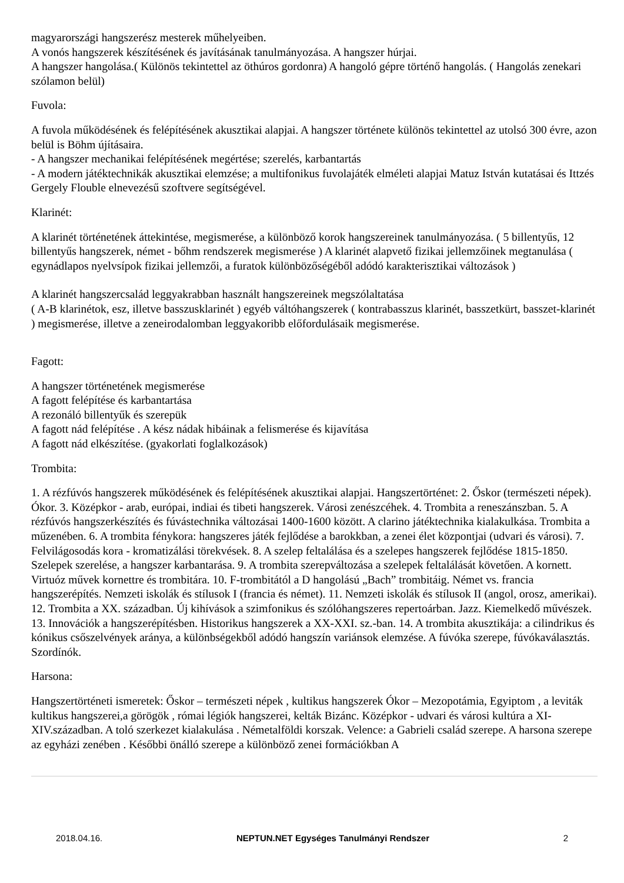magyarországi hangszerész mesterek műhelyeiben.
A vonós hangszerek készítésének és javításának tanulmányozása. A hangszer húrjai.
A hangszer hangolása.( Különös tekintettel az öthúros gordonra) A hangoló gépre történő hangolás. ( Hangolás zenekari szólamon belül)
Fuvola:
A fuvola működésének és felépítésének akusztikai alapjai. A hangszer története különös tekintettel az utolsó 300 évre, azon belül is Böhm újításaira.
- A hangszer mechanikai felépítésének megértése; szerelés, karbantartás
- A modern játéktechnikák akusztikai elemzése; a multifonikus fuvolajáték elméleti alapjai Matuz István kutatásai és Ittzés Gergely Flouble elnevezésű szoftvere segítségével.
Klarinét:
A klarinét történetének áttekintése, megismerése, a különböző korok hangszereinek tanulmányozása. ( 5 billentyűs, 12 billentyűs hangszerek, német - bőhm rendszerek megismerése ) A klarinét alapvető fizikai jellemzőinek megtanulása ( egynádlapos nyelvsípok fizikai jellemzői, a furatok különbözőségéből adódó karakterisztikai változások )
A klarinét hangszercsalád leggyakrabban használt hangszereinek megszólaltatása
( A-B klarinétok, esz, illetve basszusklarinét ) egyéb váltóhangszerek ( kontrabasszus klarinét, basszetkürt, basszet-klarinét ) megismerése, illetve a zeneirodalomban leggyakoribb előfordulásaik megismerése.
Fagott:
A hangszer történetének megismerése
A fagott felépítése és karbantartása
A rezonáló billentyűk és szerepük
A fagott nád felépítése . A kész nádak hibáinak a felismerése és kijavítása
A fagott nád elkészítése. (gyakorlati foglalkozások)
Trombita:
1. A rézfúvós hangszerek működésének és felépítésének akusztikai alapjai. Hangszertörténet: 2. Őskor (természeti népek). Ókor. 3. Középkor - arab, európai, indiai és tibeti hangszerek. Városi zenészcéhek. 4. Trombita a reneszánszban. 5. A rézfúvós hangszerkészítés és fúvástechnika változásai 1400-1600 között. A clarino játéktechnika kialakulkása. Trombita a műzenében. 6. A trombita fénykora: hangszeres játék fejlődése a barokkban, a zenei élet központjai (udvari és városi). 7. Felvilágosodás kora - kromatizálási törekvések. 8. A szelep feltalálása és a szelepes hangszerek fejlődése 1815-1850. Szelepek szerelése, a hangszer karbantarása. 9. A trombita szerepváltozása a szelepek feltalálását követően. A kornett. Virtuóz művek kornettre és trombitára. 10. F-trombitától a D hangolású „Bach” trombitáig. Német vs. francia hangszerépítés. Nemzeti iskolák és stílusok I (francia és német). 11. Nemzeti iskolák és stílusok II (angol, orosz, amerikai). 12. Trombita a XX. században. Új kihívások a szimfonikus és szólóhangszeres repertoárban. Jazz. Kiemelkedő művészek. 13. Innovációk a hangszerépítésben. Historikus hangszerek a XX-XXI. sz.-ban. 14. A trombita akusztikája: a cilindrikus és kónikus csőszelvények aránya, a különbségekből adódó hangszín variánsok elemzése. A fúvóka szerepe, fúvókaválasztás. Szordínók.
Harsona:
Hangszertörténeti ismeretek: Őskor – természeti népek , kultikus hangszerek Ókor – Mezopotámia, Egyiptom , a leviták kultikus hangszerei,a görögök , római légiók hangszerei, kelták Bizánc. Középkor - udvari és városi kultúra a XI-XIV.században. A toló szerkezet kialakulása . Németalföldi korszak. Velence: a Gabrieli család szerepe. A harsona szerepe az egyházi zenében . Későbbi önálló szerepe a különböző zenei formációkban A
2018.04.16. NEPTUN.NET Egységes Tanulmányi Rendszer 2